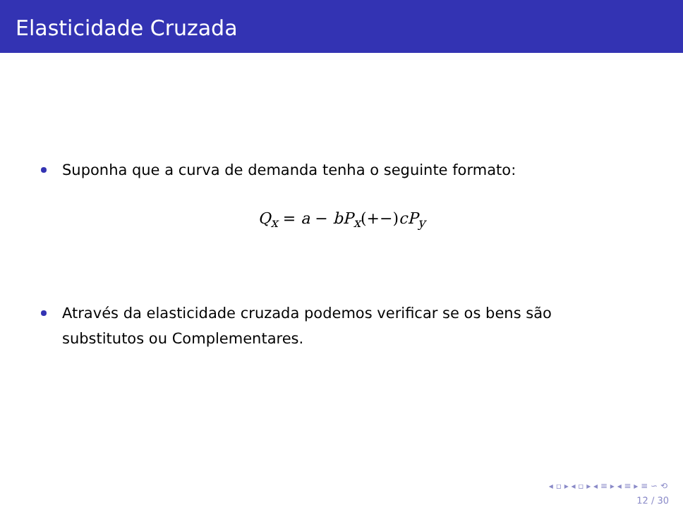Elasticidade Cruzada
Suponha que a curva de demanda tenha o seguinte formato:
Q<sub>x</sub> = a − bP<sub>x</sub>(+−) cP<sub>y</sub>
Através da elasticidade cruzada podemos verificar se os bens são substitutos ou Complementares.
◂ ▫ ▸ ◂ ▫ ▸ ◂ ≡ ▸ ◂ ≡ ▸ ≡ ∽ ⟲
12 / 30